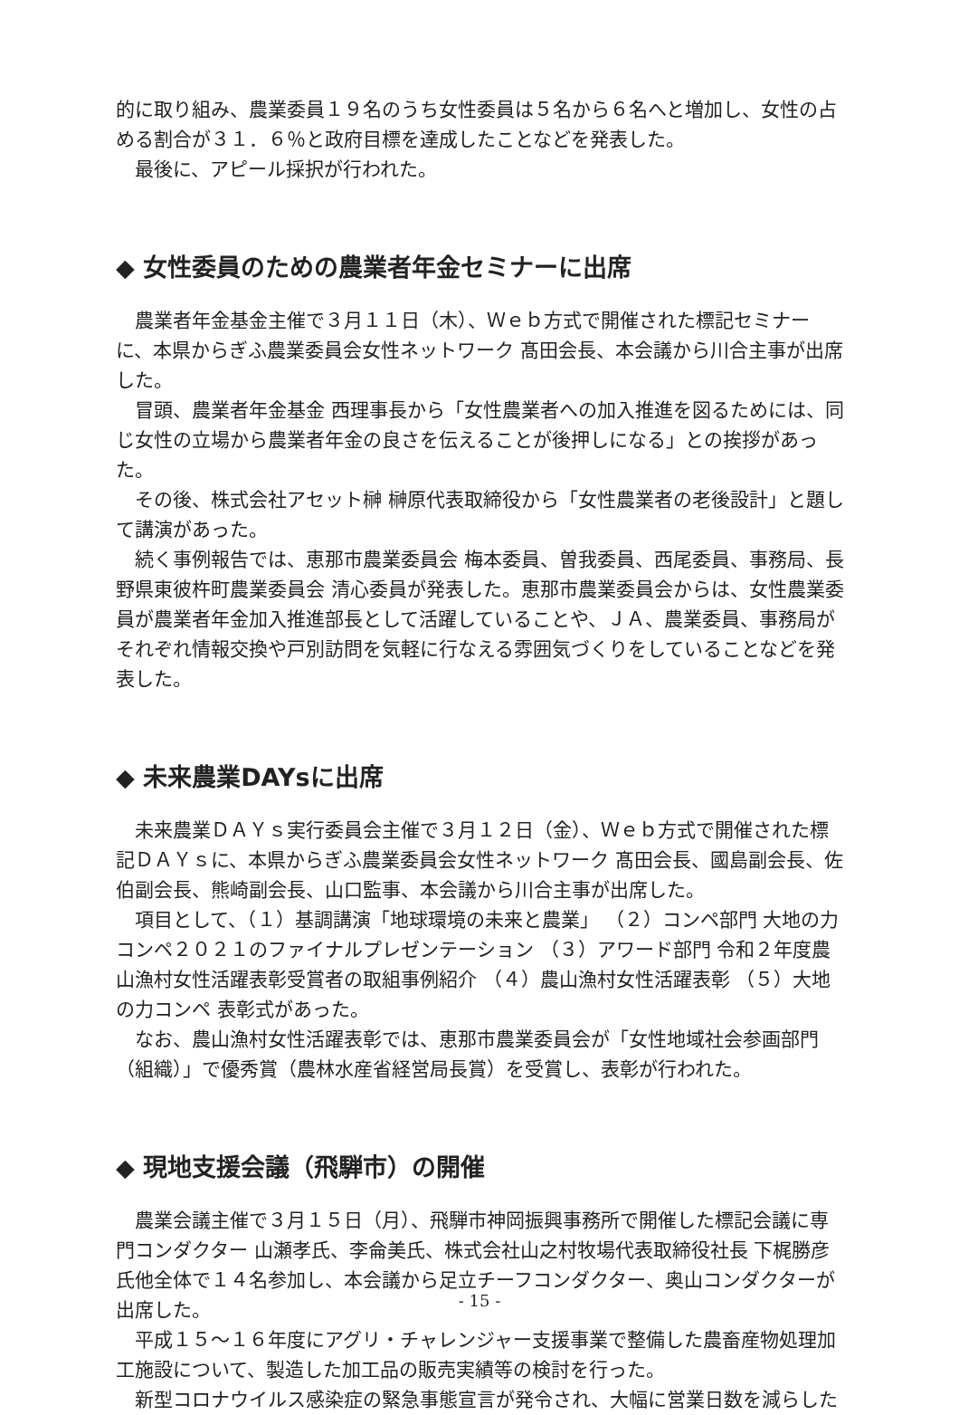的に取り組み、農業委員１９名のうち女性委員は５名から６名へと増加し、女性の占める割合が３１．６％と政府目標を達成したことなどを発表した。
最後に、アピール採択が行われた。
◆ 女性委員のための農業者年金セミナーに出席
農業者年金基金主催で３月１１日（木）、Ｗｅｂ方式で開催された標記セミナーに、本県からぎふ農業委員会女性ネットワーク 髙田会長、本会議から川合主事が出席した。
冒頭、農業者年金基金 西理事長から「女性農業者への加入推進を図るためには、同じ女性の立場から農業者年金の良さを伝えることが後押しになる」との挨拶があった。
その後、株式会社アセット榊 榊原代表取締役から「女性農業者の老後設計」と題して講演があった。
続く事例報告では、恵那市農業委員会 梅本委員、曽我委員、西尾委員、事務局、長野県東彼杵町農業委員会 清心委員が発表した。恵那市農業委員会からは、女性農業委員が農業者年金加入推進部長として活躍していることや、ＪＡ、農業委員、事務局がそれぞれ情報交換や戸別訪問を気軽に行なえる雰囲気づくりをしていることなどを発表した。
◆ 未来農業DAYsに出席
未来農業ＤＡＹｓ実行委員会主催で３月１２日（金）、Ｗｅｂ方式で開催された標記ＤＡＹｓに、本県からぎふ農業委員会女性ネットワーク 髙田会長、國島副会長、佐伯副会長、熊崎副会長、山口監事、本会議から川合主事が出席した。
項目として、（１）基調講演「地球環境の未来と農業」 （２）コンペ部門 大地の力コンペ２０２１のファイナルプレゼンテーション （３）アワード部門 令和２年度農山漁村女性活躍表彰受賞者の取組事例紹介 （４）農山漁村女性活躍表彰 （５）大地の力コンペ 表彰式があった。
なお、農山漁村女性活躍表彰では、恵那市農業委員会が「女性地域社会参画部門（組織）」で優秀賞（農林水産省経営局長賞）を受賞し、表彰が行われた。
◆ 現地支援会議（飛騨市）の開催
農業会議主催で３月１５日（月）、飛騨市神岡振興事務所で開催した標記会議に専門コンダクター 山瀬孝氏、李侖美氏、株式会社山之村牧場代表取締役社長 下梶勝彦氏他全体で１４名参加し、本会議から足立チーフコンダクター、奥山コンダクターが出席した。
平成１５～１６年度にアグリ・チャレンジャー支援事業で整備した農畜産物処理加工施設について、製造した加工品の販売実績等の検討を行った。
新型コロナウイルス感染症の緊急事態宣言が発令され、大幅に営業日数を減らした
- 15 -